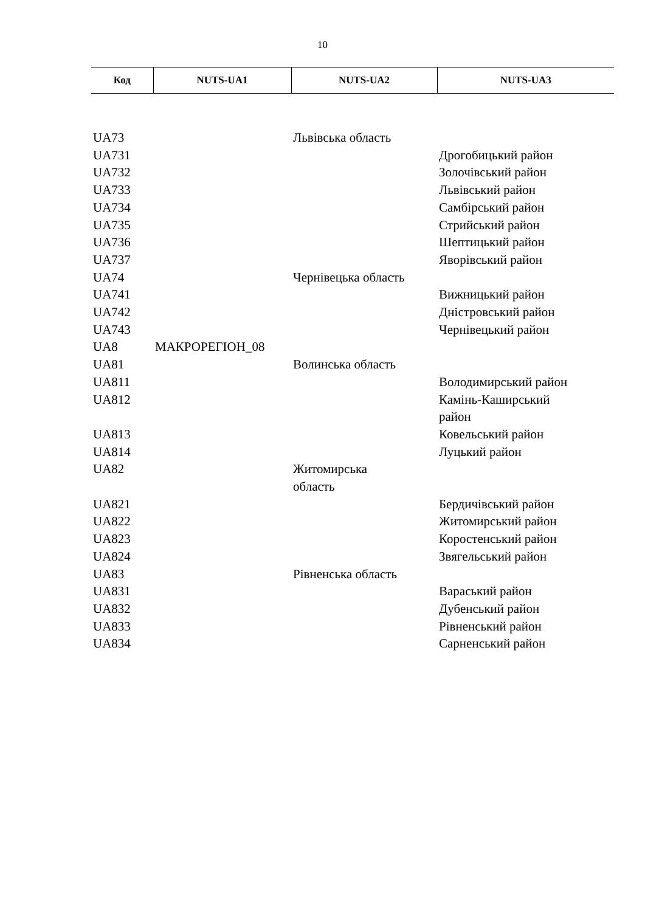10
| Код | NUTS-UA1 | NUTS-UA2 | NUTS-UA3 |
| --- | --- | --- | --- |
| UA73 | | Львівська область | |
| UA731 | | | Дрогобицький район |
| UA732 | | | Золочівський район |
| UA733 | | | Львівський район |
| UA734 | | | Самбірський район |
| UA735 | | | Стрийський район |
| UA736 | | | Шептицький район |
| UA737 | | | Яворівський район |
| UA74 | | Чернівецька область | |
| UA741 | | | Вижницький район |
| UA742 | | | Дністровський район |
| UA743 | | | Чернівецький район |
| UA8 | МАКРОРЕГІОН_08 | | |
| UA81 | | Волинська область | |
| UA811 | | | Володимирський район |
| UA812 | | | Камінь-Каширський район |
| UA813 | | | Ковельський район |
| UA814 | | | Луцький район |
| UA82 | | Житомирська область | |
| UA821 | | | Бердичівський район |
| UA822 | | | Житомирський район |
| UA823 | | | Коростенський район |
| UA824 | | | Звягельський район |
| UA83 | | Рівненська область | |
| UA831 | | | Вараський район |
| UA832 | | | Дубенський район |
| UA833 | | | Рівненський район |
| UA834 | | | Сарненський район |